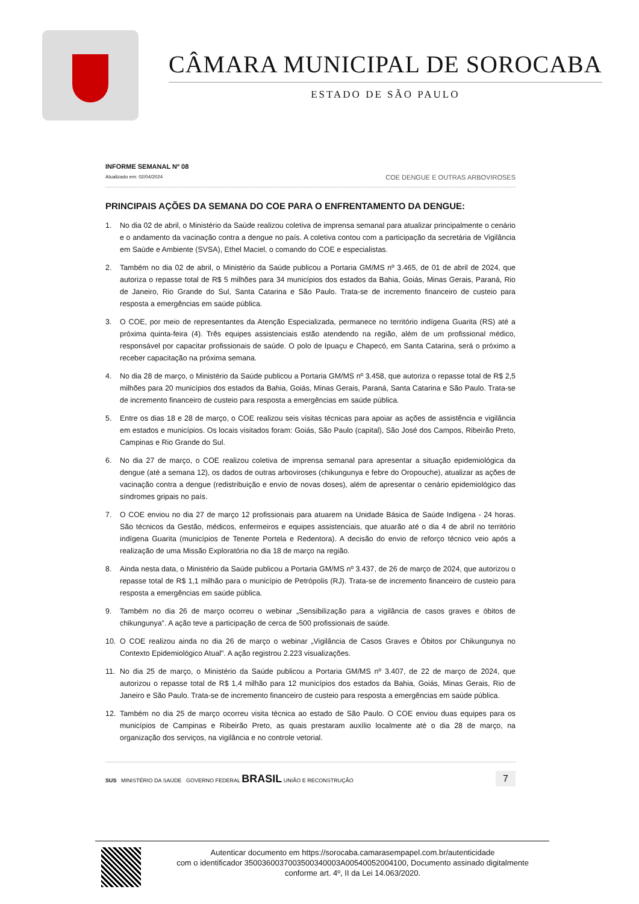CÂMARA MUNICIPAL DE SOROCABA
ESTADO DE SÃO PAULO
INFORME SEMANAL Nº 08
Atualizado em: 02/04/2024
COE DENGUE E OUTRAS ARBOVIROSES
PRINCIPAIS AÇÕES DA SEMANA DO COE PARA O ENFRENTAMENTO DA DENGUE:
1. No dia 02 de abril, o Ministério da Saúde realizou coletiva de imprensa semanal para atualizar principalmente o cenário e o andamento da vacinação contra a dengue no país. A coletiva contou com a participação da secretária de Vigilância em Saúde e Ambiente (SVSA), Ethel Maciel, o comando do COE e especialistas.
2. Também no dia 02 de abril, o Ministério da Saúde publicou a Portaria GM/MS nº 3.465, de 01 de abril de 2024, que autoriza o repasse total de R$ 5 milhões para 34 municípios dos estados da Bahia, Goiás, Minas Gerais, Paraná, Rio de Janeiro, Rio Grande do Sul, Santa Catarina e São Paulo. Trata-se de incremento financeiro de custeio para resposta a emergências em saúde pública.
3. O COE, por meio de representantes da Atenção Especializada, permanece no território indígena Guarita (RS) até a próxima quinta-feira (4). Três equipes assistenciais estão atendendo na região, além de um profissional médico, responsável por capacitar profissionais de saúde. O polo de Ipuaçu e Chapecó, em Santa Catarina, será o próximo a receber capacitação na próxima semana.
4. No dia 28 de março, o Ministério da Saúde publicou a Portaria GM/MS nº 3.458, que autoriza o repasse total de R$ 2,5 milhões para 20 municípios dos estados da Bahia, Goiás, Minas Gerais, Paraná, Santa Catarina e São Paulo. Trata-se de incremento financeiro de custeio para resposta a emergências em saúde pública.
5. Entre os dias 18 e 28 de março, o COE realizou seis visitas técnicas para apoiar as ações de assistência e vigilância em estados e municípios. Os locais visitados foram: Goiás, São Paulo (capital), São José dos Campos, Ribeirão Preto, Campinas e Rio Grande do Sul.
6. No dia 27 de março, o COE realizou coletiva de imprensa semanal para apresentar a situação epidemiológica da dengue (até a semana 12), os dados de outras arboviroses (chikungunya e febre do Oropouche), atualizar as ações de vacinação contra a dengue (redistribuição e envio de novas doses), além de apresentar o cenário epidemiológico das síndromes gripais no país.
7. O COE enviou no dia 27 de março 12 profissionais para atuarem na Unidade Básica de Saúde Indígena - 24 horas. São técnicos da Gestão, médicos, enfermeiros e equipes assistenciais, que atuarão até o dia 4 de abril no território indígena Guarita (municípios de Tenente Portela e Redentora). A decisão do envio de reforço técnico veio após a realização de uma Missão Exploratória no dia 18 de março na região.
8. Ainda nesta data, o Ministério da Saúde publicou a Portaria GM/MS nº 3.437, de 26 de março de 2024, que autorizou o repasse total de R$ 1,1 milhão para o município de Petrópolis (RJ). Trata-se de incremento financeiro de custeio para resposta a emergências em saúde pública.
9. Também no dia 26 de março ocorreu o webinar „Sensibilização para a vigilância de casos graves e óbitos de chikungunya". A ação teve a participação de cerca de 500 profissionais de saúde.
10. O COE realizou ainda no dia 26 de março o webinar „Vigilância de Casos Graves e Óbitos por Chikungunya no Contexto Epidemiológico Atual". A ação registrou 2.223 visualizações.
11. No dia 25 de março, o Ministério da Saúde publicou a Portaria GM/MS nº 3.407, de 22 de março de 2024, que autorizou o repasse total de R$ 1,4 milhão para 12 municípios dos estados da Bahia, Goiás, Minas Gerais, Rio de Janeiro e São Paulo. Trata-se de incremento financeiro de custeio para resposta a emergências em saúde pública.
12. Também no dia 25 de março ocorreu visita técnica ao estado de São Paulo. O COE enviou duas equipes para os municípios de Campinas e Ribeirão Preto, as quais prestaram auxílio localmente até o dia 28 de março, na organização dos serviços, na vigilância e no controle vetorial.
SUS MINISTÉRIO DA SAÚDE GOVERNO FEDERAL BRASIL UNIÃO E RECONSTRUÇÃO
7
Autenticar documento em https://sorocaba.camarasempapel.com.br/autenticidade
com o identificador 3500360037003500340003A00540052004100, Documento assinado digitalmente
conforme art. 4º, II da Lei 14.063/2020.